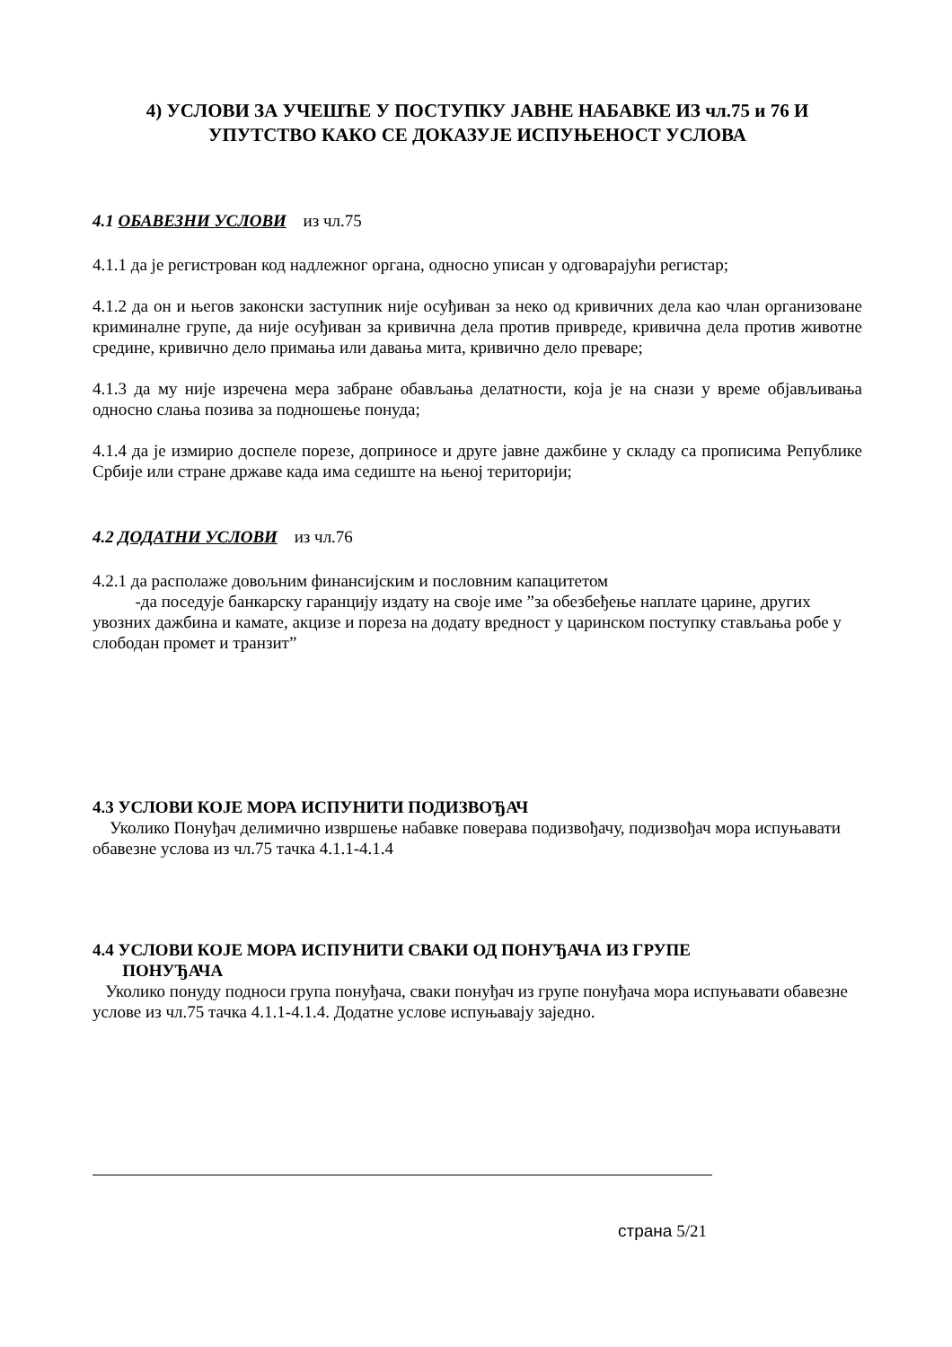4) УСЛОВИ ЗА УЧЕШЋЕ У ПОСТУПКУ ЈАВНЕ НАБАВКЕ ИЗ чл.75 и 76 И
УПУТСТВО КАКО СЕ ДОКАЗУЈЕ ИСПУЊЕНОСТ УСЛОВА
4.1 ОБАВЕЗНИ УСЛОВИ из чл.75
4.1.1 да је регистрован код надлежног органа, односно уписан у одговарајући регистар;
4.1.2 да он и његов законски заступник није осуђиван за неко од кривичних дела као члан организоване криминалне групе, да није осуђиван за кривична дела против привреде, кривична дела против животне средине, кривично дело примања или давања мита, кривично дело преваре;
4.1.3 да му није изречена мера забране обављања делатности, која је на снази у време објављивања односно слања позива за подношење понуда;
4.1.4 да је измирио доспеле порезе, доприносе и друге јавне дажбине у складу са прописима Републике Србије или стране државе када има седиште на њеној територији;
4.2 ДОДАТНИ УСЛОВИ из чл.76
4.2.1 да располаже довољним финансијским и пословним капацитетом
-да поседује банкарску гаранцију издату на своје име ”за обезбеђење наплате царине, других увозних дажбина и камате, акцизе и пореза на додату вредност у царинском поступку стављања робе у слободан промет и транзит”
4.3 УСЛОВИ КОЈЕ МОРА ИСПУНИТИ ПОДИЗВОЂАЧ
Уколико Понуђач делимично извршење набавке поверава подизвођачу, подизвођач мора испуњавати обавезне услова из чл.75 тачка 4.1.1-4.1.4
4.4 УСЛОВИ КОЈЕ МОРА ИСПУНИТИ СВАКИ ОД ПОНУЂАЧА ИЗ ГРУПЕ
ПОНУЂАЧА
Уколико понуду подноси група понуђача, сваки понуђач из групе понуђача мора испуњавати обавезне услове из чл.75 тачка 4.1.1-4.1.4. Додатне услове испуњавају заједно.
страна 5/21